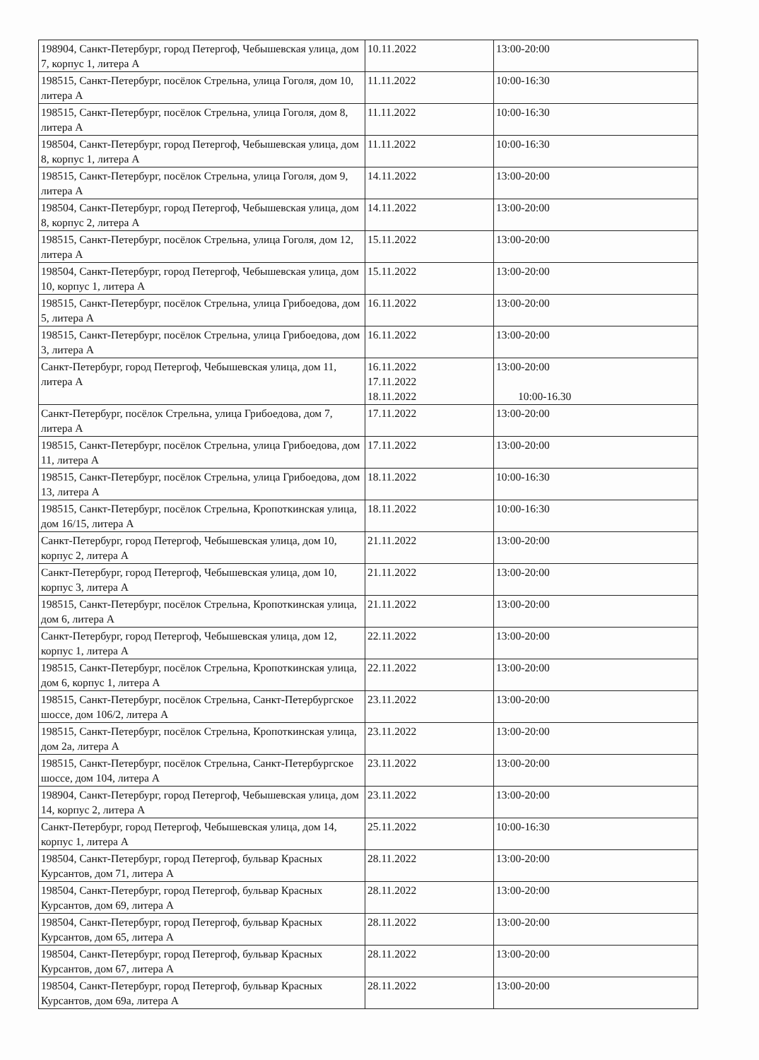| 198904, Санкт-Петербург, город Петергоф, Чебышевская улица, дом 7, корпус 1, литера А | 10.11.2022 | 13:00-20:00 |
| 198515, Санкт-Петербург, посёлок Стрельна, улица Гоголя, дом 10, литера А | 11.11.2022 | 10:00-16:30 |
| 198515, Санкт-Петербург, посёлок Стрельна, улица Гоголя, дом 8, литера А | 11.11.2022 | 10:00-16:30 |
| 198504, Санкт-Петербург, город Петергоф, Чебышевская улица, дом 8, корпус 1, литера А | 11.11.2022 | 10:00-16:30 |
| 198515, Санкт-Петербург, посёлок Стрельна, улица Гоголя, дом 9, литера А | 14.11.2022 | 13:00-20:00 |
| 198504, Санкт-Петербург, город Петергоф, Чебышевская улица, дом 8, корпус 2, литера А | 14.11.2022 | 13:00-20:00 |
| 198515, Санкт-Петербург, посёлок Стрельна, улица Гоголя, дом 12, литера А | 15.11.2022 | 13:00-20:00 |
| 198504, Санкт-Петербург, город Петергоф, Чебышевская улица, дом 10, корпус 1, литера А | 15.11.2022 | 13:00-20:00 |
| 198515, Санкт-Петербург, посёлок Стрельна, улица Грибоедова, дом 5, литера А | 16.11.2022 | 13:00-20:00 |
| 198515, Санкт-Петербург, посёлок Стрельна, улица Грибоедова, дом 3, литера А | 16.11.2022 | 13:00-20:00 |
| Санкт-Петербург, город Петергоф, Чебышевская улица, дом 11, литера А | 16.11.2022 17.11.2022 18.11.2022 | 13:00-20:00 10:00-16.30 |
| Санкт-Петербург, посёлок Стрельна, улица Грибоедова, дом 7, литера А | 17.11.2022 | 13:00-20:00 |
| 198515, Санкт-Петербург, посёлок Стрельна, улица Грибоедова, дом 11, литера А | 17.11.2022 | 13:00-20:00 |
| 198515, Санкт-Петербург, посёлок Стрельна, улица Грибоедова, дом 13, литера А | 18.11.2022 | 10:00-16:30 |
| 198515, Санкт-Петербург, посёлок Стрельна, Кропоткинская улица, дом 16/15, литера А | 18.11.2022 | 10:00-16:30 |
| Санкт-Петербург, город Петергоф, Чебышевская улица, дом 10, корпус 2, литера А | 21.11.2022 | 13:00-20:00 |
| Санкт-Петербург, город Петергоф, Чебышевская улица, дом 10, корпус 3, литера А | 21.11.2022 | 13:00-20:00 |
| 198515, Санкт-Петербург, посёлок Стрельна, Кропоткинская улица, дом 6, литера А | 21.11.2022 | 13:00-20:00 |
| Санкт-Петербург, город Петергоф, Чебышевская улица, дом 12, корпус 1, литера А | 22.11.2022 | 13:00-20:00 |
| 198515, Санкт-Петербург, посёлок Стрельна, Кропоткинская улица, дом 6, корпус 1, литера А | 22.11.2022 | 13:00-20:00 |
| 198515, Санкт-Петербург, посёлок Стрельна, Санкт-Петербургское шоссе, дом 106/2, литера А | 23.11.2022 | 13:00-20:00 |
| 198515, Санкт-Петербург, посёлок Стрельна, Кропоткинская улица, дом 2а, литера А | 23.11.2022 | 13:00-20:00 |
| 198515, Санкт-Петербург, посёлок Стрельна, Санкт-Петербургское шоссе, дом 104, литера А | 23.11.2022 | 13:00-20:00 |
| 198904, Санкт-Петербург, город Петергоф, Чебышевская улица, дом 14, корпус 2, литера А | 23.11.2022 | 13:00-20:00 |
| Санкт-Петербург, город Петергоф, Чебышевская улица, дом 14, корпус 1, литера А | 25.11.2022 | 10:00-16:30 |
| 198504, Санкт-Петербург, город Петергоф, бульвар Красных Курсантов, дом 71, литера А | 28.11.2022 | 13:00-20:00 |
| 198504, Санкт-Петербург, город Петергоф, бульвар Красных Курсантов, дом 69, литера А | 28.11.2022 | 13:00-20:00 |
| 198504, Санкт-Петербург, город Петергоф, бульвар Красных Курсантов, дом 65, литера А | 28.11.2022 | 13:00-20:00 |
| 198504, Санкт-Петербург, город Петергоф, бульвар Красных Курсантов, дом 67, литера А | 28.11.2022 | 13:00-20:00 |
| 198504, Санкт-Петербург, город Петергоф, бульвар Красных Курсантов, дом 69а, литера А | 28.11.2022 | 13:00-20:00 |